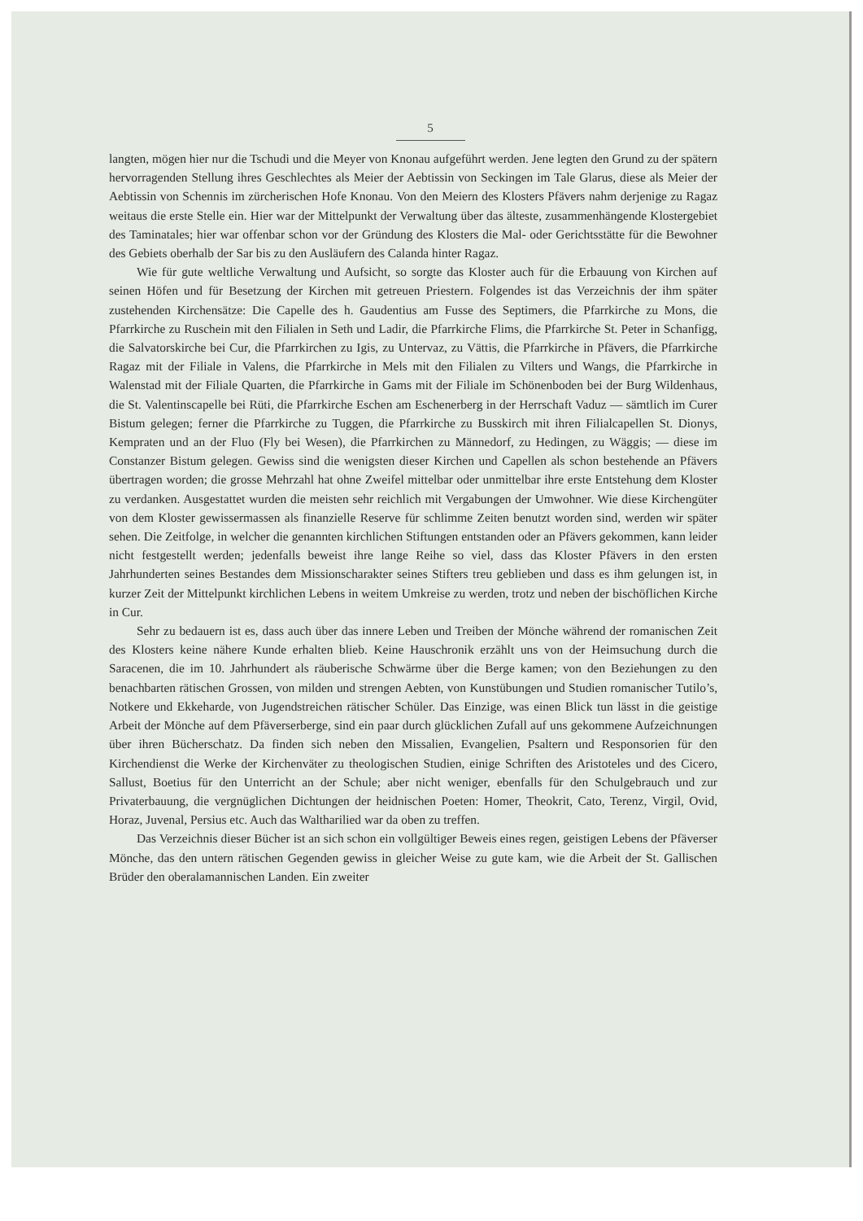5
langten, mögen hier nur die Tschudi und die Meyer von Knonau aufgeführt werden. Jene legten den Grund zu der spätern hervorragenden Stellung ihres Geschlechtes als Meier der Aebtissin von Seckingen im Tale Glarus, diese als Meier der Aebtissin von Schennis im zürcherischen Hofe Knonau. Von den Meiern des Klosters Pfävers nahm derjenige zu Ragaz weitaus die erste Stelle ein. Hier war der Mittelpunkt der Verwaltung über das älteste, zusammenhängende Klostergebiet des Taminatales; hier war offenbar schon vor der Gründung des Klosters die Mal- oder Gerichtsstätte für die Bewohner des Gebiets oberhalb der Sar bis zu den Ausläufern des Calanda hinter Ragaz.
Wie für gute weltliche Verwaltung und Aufsicht, so sorgte das Kloster auch für die Erbauung von Kirchen auf seinen Höfen und für Besetzung der Kirchen mit getreuen Priestern. Folgendes ist das Verzeichnis der ihm später zustehenden Kirchensätze: Die Capelle des h. Gaudentius am Fusse des Septimers, die Pfarrkirche zu Mons, die Pfarrkirche zu Ruschein mit den Filialen in Seth und Ladir, die Pfarrkirche Flims, die Pfarrkirche St. Peter in Schanfigg, die Salvatorskirche bei Cur, die Pfarrkirchen zu Igis, zu Untervaz, zu Vättis, die Pfarrkirche in Pfävers, die Pfarrkirche Ragaz mit der Filiale in Valens, die Pfarrkirche in Mels mit den Filialen zu Vilters und Wangs, die Pfarrkirche in Walenstad mit der Filiale Quarten, die Pfarrkirche in Gams mit der Filiale im Schönenboden bei der Burg Wildenhaus, die St. Valentinscapelle bei Rüti, die Pfarrkirche Eschen am Eschenerberg in der Herrschaft Vaduz — sämtlich im Curer Bistum gelegen; ferner die Pfarrkirche zu Tuggen, die Pfarrkirche zu Busskirch mit ihren Filialcapellen St. Dionys, Kempraten und an der Fluo (Fly bei Wesen), die Pfarrkirchen zu Männedorf, zu Hedingen, zu Wäggis; — diese im Constanzer Bistum gelegen. Gewiss sind die wenigsten dieser Kirchen und Capellen als schon bestehende an Pfävers übertragen worden; die grosse Mehrzahl hat ohne Zweifel mittelbar oder unmittelbar ihre erste Entstehung dem Kloster zu verdanken. Ausgestattet wurden die meisten sehr reichlich mit Vergabungen der Umwohner. Wie diese Kirchengüter von dem Kloster gewissermassen als finanzielle Reserve für schlimme Zeiten benutzt worden sind, werden wir später sehen. Die Zeitfolge, in welcher die genannten kirchlichen Stiftungen entstanden oder an Pfävers gekommen, kann leider nicht festgestellt werden; jedenfalls beweist ihre lange Reihe so viel, dass das Kloster Pfävers in den ersten Jahrhunderten seines Bestandes dem Missionscharakter seines Stifters treu geblieben und dass es ihm gelungen ist, in kurzer Zeit der Mittelpunkt kirchlichen Lebens in weitem Umkreise zu werden, trotz und neben der bischöflichen Kirche in Cur.
Sehr zu bedauern ist es, dass auch über das innere Leben und Treiben der Mönche während der romanischen Zeit des Klosters keine nähere Kunde erhalten blieb. Keine Hauschronik erzählt uns von der Heimsuchung durch die Saracenen, die im 10. Jahrhundert als räuberische Schwärme über die Berge kamen; von den Beziehungen zu den benachbarten rätischen Grossen, von milden und strengen Aebten, von Kunstübungen und Studien romanischer Tutilo’s, Notkere und Ekkeharde, von Jugendstreichen rätischer Schüler. Das Einzige, was einen Blick tun lässt in die geistige Arbeit der Mönche auf dem Pfäverserberge, sind ein paar durch glücklichen Zufall auf uns gekommene Aufzeichnungen über ihren Bücherschatz. Da finden sich neben den Missalien, Evangelien, Psaltern und Responsorien für den Kirchendienst die Werke der Kirchenväter zu theologischen Studien, einige Schriften des Aristoteles und des Cicero, Sallust, Boetius für den Unterricht an der Schule; aber nicht weniger, ebenfalls für den Schulgebrauch und zur Privaterbauung, die vergnüglichen Dichtungen der heidnischen Poeten: Homer, Theokrit, Cato, Terenz, Virgil, Ovid, Horaz, Juvenal, Persius etc. Auch das Waltharilied war da oben zu treffen.
Das Verzeichnis dieser Bücher ist an sich schon ein vollgültiger Beweis eines regen, geistigen Lebens der Pfäverser Mönche, das den untern rätischen Gegenden gewiss in gleicher Weise zu gute kam, wie die Arbeit der St. Gallischen Brüder den oberalamannischen Landen. Ein zweiter